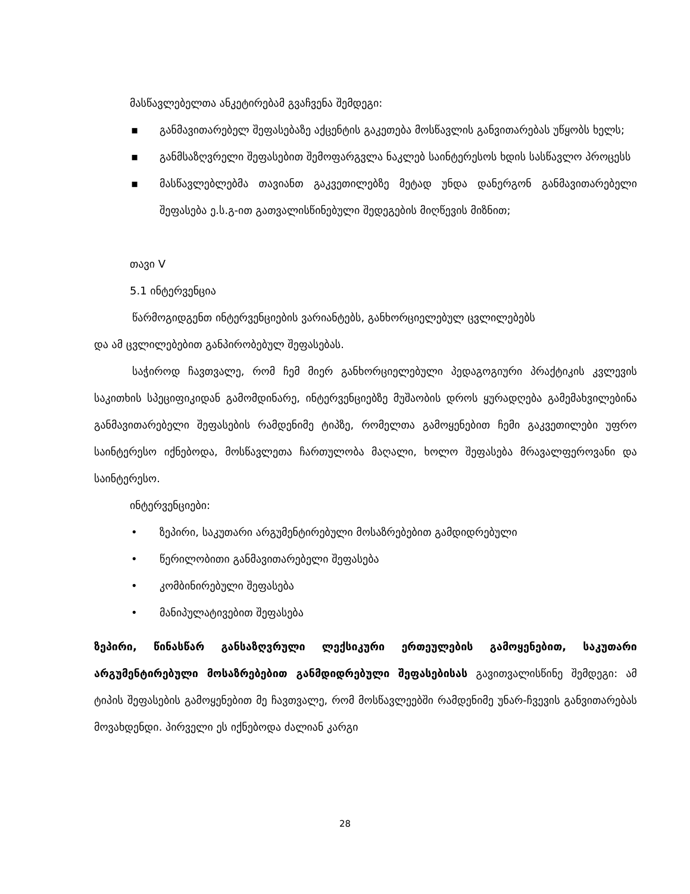მასწავლებელთა ანკეტირებამ გვაჩვენა შემდეგი:
▪ განმავითარებელ შეფასებაზე აქცენტის გაკეთება მოსწავლის განვითარებას უწყობს ხელს;
▪ განმსაზღვრელი შეფასებით შემოფარგვლა ნაკლებ საინტერესოს ხდის სასწავლო პროცესს
▪ მასწავლებლებმა თავიანთ გაკვეთილებზე მეტად უნდა დანერგონ განმავითარებელი შეფასება ე.ს.გ-ით გათვალისწინებული შედეგების მიღწევის მიზნით;
თავი V
5.1 ინტერვენცია
წარმოგიდგენთ ინტერვენციების ვარიანტებს, განხორციელებულ ცვლილებებს
და ამ ცვლილებებით განპირობებულ შეფასებას.
საჭიროდ ჩავთვალე, რომ ჩემ მიერ განხორციელებული პედაგოგიური პრაქტიკის კვლევის საკითხის სპეციფიკიდან გამომდინარე, ინტერვენციებზე მუშაობის დროს ყურადღება გამემახვილებინა განმავითარებელი შეფასების რამდენიმე ტიპზე, რომელთა გამოყენებით ჩემი გაკვეთილები უფრო საინტერესო იქნებოდა, მოსწავლეთა ჩართულობა მაღალი, ხოლო შეფასება მრავალფეროვანი და საინტერესო.
ინტერვენციები:
• ზეპირი, საკუთარი არგუმენტირებული მოსაზრებებით გამდიდრებული
• წერილობითი განმავითარებელი შეფასება
• კომბინირებული შეფასება
• მანიპულატივებით შეფასება
ზეპირი, წინასწარ განსაზღვრული ლექსიკური ერთეულების გამოყენებით, საკუთარი არგუმენტირებული მოსაზრებებით განმდიდრებული შეფასებისას გავითვალისწინე შემდეგი: ამ ტიპის შეფასების გამოყენებით მე ჩავთვალე, რომ მოსწავლეებში რამდენიმე უნარ-ჩვევის განვითარებას მოვახდენდი. პირველი ეს იქნებოდა ძალიან კარგი
28